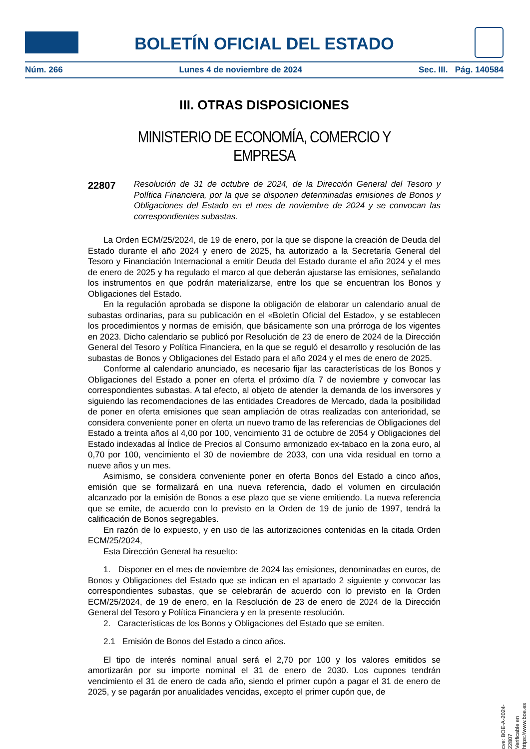BOLETÍN OFICIAL DEL ESTADO
Núm. 266 Lunes 4 de noviembre de 2024 Sec. III. Pág. 140584
III. OTRAS DISPOSICIONES
MINISTERIO DE ECONOMÍA, COMERCIO Y EMPRESA
22807
Resolución de 31 de octubre de 2024, de la Dirección General del Tesoro y Política Financiera, por la que se disponen determinadas emisiones de Bonos y Obligaciones del Estado en el mes de noviembre de 2024 y se convocan las correspondientes subastas.
La Orden ECM/25/2024, de 19 de enero, por la que se dispone la creación de Deuda del Estado durante el año 2024 y enero de 2025, ha autorizado a la Secretaría General del Tesoro y Financiación Internacional a emitir Deuda del Estado durante el año 2024 y el mes de enero de 2025 y ha regulado el marco al que deberán ajustarse las emisiones, señalando los instrumentos en que podrán materializarse, entre los que se encuentran los Bonos y Obligaciones del Estado.
En la regulación aprobada se dispone la obligación de elaborar un calendario anual de subastas ordinarias, para su publicación en el «Boletín Oficial del Estado», y se establecen los procedimientos y normas de emisión, que básicamente son una prórroga de los vigentes en 2023. Dicho calendario se publicó por Resolución de 23 de enero de 2024 de la Dirección General del Tesoro y Política Financiera, en la que se reguló el desarrollo y resolución de las subastas de Bonos y Obligaciones del Estado para el año 2024 y el mes de enero de 2025.
Conforme al calendario anunciado, es necesario fijar las características de los Bonos y Obligaciones del Estado a poner en oferta el próximo día 7 de noviembre y convocar las correspondientes subastas. A tal efecto, al objeto de atender la demanda de los inversores y siguiendo las recomendaciones de las entidades Creadores de Mercado, dada la posibilidad de poner en oferta emisiones que sean ampliación de otras realizadas con anterioridad, se considera conveniente poner en oferta un nuevo tramo de las referencias de Obligaciones del Estado a treinta años al 4,00 por 100, vencimiento 31 de octubre de 2054 y Obligaciones del Estado indexadas al Índice de Precios al Consumo armonizado ex-tabaco en la zona euro, al 0,70 por 100, vencimiento el 30 de noviembre de 2033, con una vida residual en torno a nueve años y un mes.
Asimismo, se considera conveniente poner en oferta Bonos del Estado a cinco años, emisión que se formalizará en una nueva referencia, dado el volumen en circulación alcanzado por la emisión de Bonos a ese plazo que se viene emitiendo. La nueva referencia que se emite, de acuerdo con lo previsto en la Orden de 19 de junio de 1997, tendrá la calificación de Bonos segregables.
En razón de lo expuesto, y en uso de las autorizaciones contenidas en la citada Orden ECM/25/2024,
Esta Dirección General ha resuelto:
1. Disponer en el mes de noviembre de 2024 las emisiones, denominadas en euros, de Bonos y Obligaciones del Estado que se indican en el apartado 2 siguiente y convocar las correspondientes subastas, que se celebrarán de acuerdo con lo previsto en la Orden ECM/25/2024, de 19 de enero, en la Resolución de 23 de enero de 2024 de la Dirección General del Tesoro y Política Financiera y en la presente resolución.
2. Características de los Bonos y Obligaciones del Estado que se emiten.
2.1 Emisión de Bonos del Estado a cinco años.
El tipo de interés nominal anual será el 2,70 por 100 y los valores emitidos se amortizarán por su importe nominal el 31 de enero de 2030. Los cupones tendrán vencimiento el 31 de enero de cada año, siendo el primer cupón a pagar el 31 de enero de 2025, y se pagarán por anualidades vencidas, excepto el primer cupón que, de
cve: BOE-A-2024-22807
Verificable en https://www.boe.es